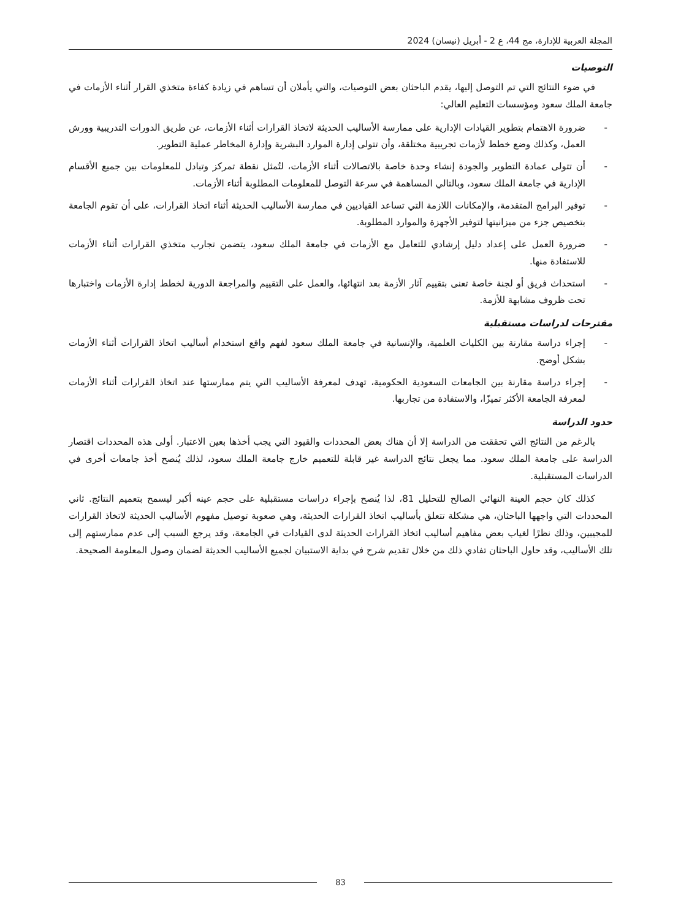المجلة العربية للإدارة، مج 44، ع 2 - أبريل (نيسان) 2024
التوصيات
في ضوء النتائج التي تم التوصل إليها، يقدم الباحثان بعض التوصيات، والتي يأملان أن تساهم في زيادة كفاءة متخذي القرار أثناء الأزمات في جامعة الملك سعود ومؤسسات التعليم العالي:
- ضرورة الاهتمام بتطوير القيادات الإدارية على ممارسة الأساليب الحديثة لاتخاذ القرارات أثناء الأزمات، عن طريق الدورات التدريبية وورش العمل، وكذلك وضع خطط لأزمات تجريبية مختلقة، وأن تتولى إدارة الموارد البشرية وإدارة المخاطر عملية التطوير.
- أن تتولى عمادة التطوير والجودة إنشاء وحدة خاصة بالاتصالات أثناء الأزمات، لتُمثل نقطة تمركز وتبادل للمعلومات بين جميع الأقسام الإدارية في جامعة الملك سعود، وبالتالي المساهمة في سرعة التوصل للمعلومات المطلوبة أثناء الأزمات.
- توفير البرامج المتقدمة، والإمكانات اللازمة التي تساعد القياديين في ممارسة الأساليب الحديثة أثناء اتخاذ القرارات، على أن تقوم الجامعة بتخصيص جزء من ميزانيتها لتوفير الأجهزة والموارد المطلوبة.
- ضرورة العمل على إعداد دليل إرشادي للتعامل مع الأزمات في جامعة الملك سعود، يتضمن تجارب متخذي القرارات أثناء الأزمات للاستفادة منها.
- استحداث فريق أو لجنة خاصة تعنى بتقييم آثار الأزمة بعد انتهائها، والعمل على التقييم والمراجعة الدورية لخطط إدارة الأزمات واختبارها تحت ظروف مشابهة للأزمة.
مقترحات لدراسات مستقبلية
- إجراء دراسة مقارنة بين الكليات العلمية، والإنسانية في جامعة الملك سعود لفهم واقع استخدام أساليب اتخاذ القرارات أثناء الأزمات بشكل أوضح.
- إجراء دراسة مقارنة بين الجامعات السعودية الحكومية، تهدف لمعرفة الأساليب التي يتم ممارستها عند اتخاذ القرارات أثناء الأزمات لمعرفة الجامعة الأكثر تميزًا، والاستفادة من تجاربها.
حدود الدراسة
بالرغم من النتائج التي تحققت من الدراسة إلا أن هناك بعض المحددات والقيود التي يجب أخذها بعين الاعتبار. أولى هذه المحددات اقتصار الدراسة على جامعة الملك سعود. مما يجعل نتائج الدراسة غير قابلة للتعميم خارج جامعة الملك سعود، لذلك يُنصح أخذ جامعات أخرى في الدراسات المستقبلية.
كذلك كان حجم العينة النهائي الصالح للتحليل 81، لذا يُنصح بإجراء دراسات مستقبلية على حجم عينه أكبر ليسمح بتعميم النتائج. ثاني المحددات التي واجهها الباحثان، هي مشكلة تتعلق بأساليب اتخاذ القرارات الحديثة، وهي صعوبة توصيل مفهوم الأساليب الحديثة لاتخاذ القرارات للمجيبين، وذلك نظرًا لغياب بعض مفاهيم أساليب اتخاذ القرارات الحديثة لدى القيادات في الجامعة، وقد يرجع السبب إلى عدم ممارستهم إلى تلك الأساليب، وقد حاول الباحثان تفادي ذلك من خلال تقديم شرح في بداية الاستبيان لجميع الأساليب الحديثة لضمان وصول المعلومة الصحيحة.
83